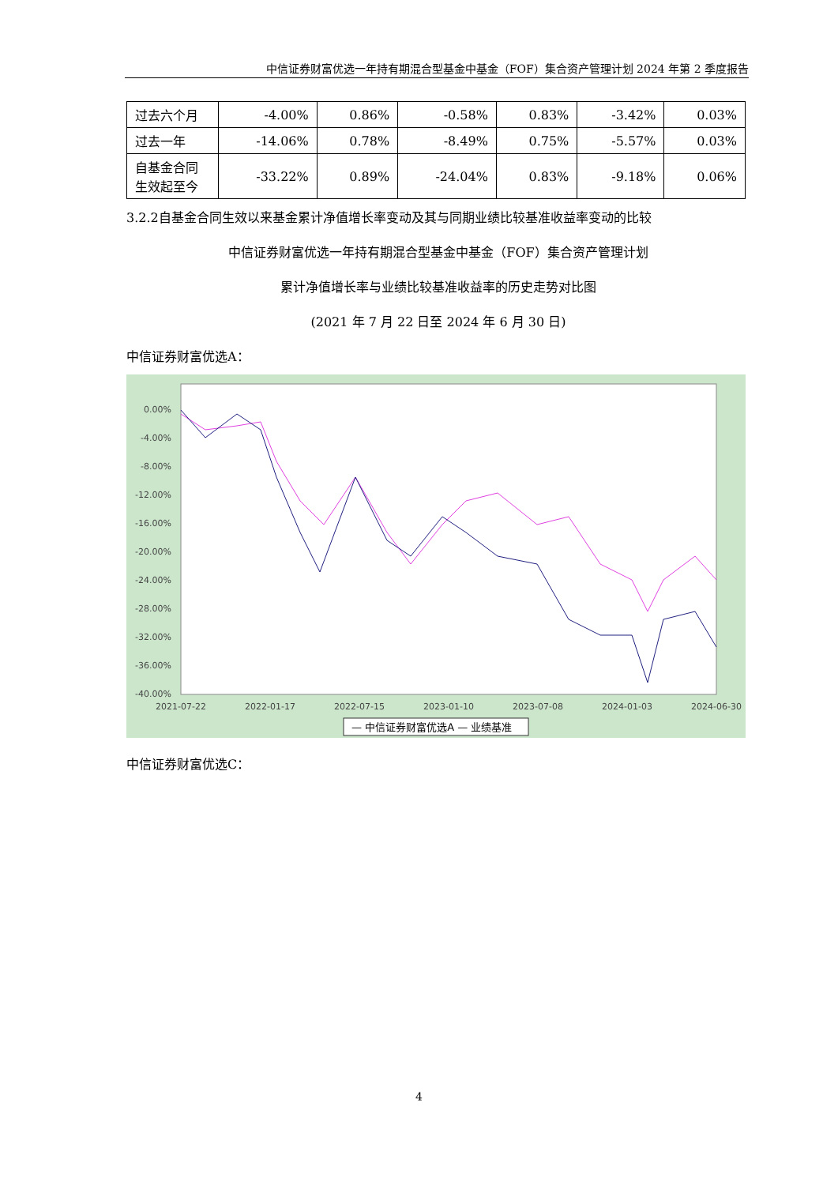中信证券财富优选一年持有期混合型基金中基金（FOF）集合资产管理计划 2024 年第 2 季度报告
| 过去六个月 | -4.00% | 0.86% | -0.58% | 0.83% | -3.42% | 0.03% |
| 过去一年 | -14.06% | 0.78% | -8.49% | 0.75% | -5.57% | 0.03% |
| 自基金合同生效起至今 | -33.22% | 0.89% | -24.04% | 0.83% | -9.18% | 0.06% |
3.2.2自基金合同生效以来基金累计净值增长率变动及其与同期业绩比较基准收益率变动的比较
中信证券财富优选一年持有期混合型基金中基金（FOF）集合资产管理计划
累计净值增长率与业绩比较基准收益率的历史走势对比图
(2021 年 7 月 22 日至 2024 年 6 月 30 日)
中信证券财富优选A：
0.00%
-4.00%
-8.00%
-12.00%
-16.00%
-20.00%
-24.00%
-28.00%
-32.00%
-36.00%
-40.00%
2021-07-22
2022-01-17
2022-07-15
2023-01-10
2023-07-08
2024-01-03
2024-06-30
— 中信证券财富优选A — 业绩基准
中信证券财富优选C：
4